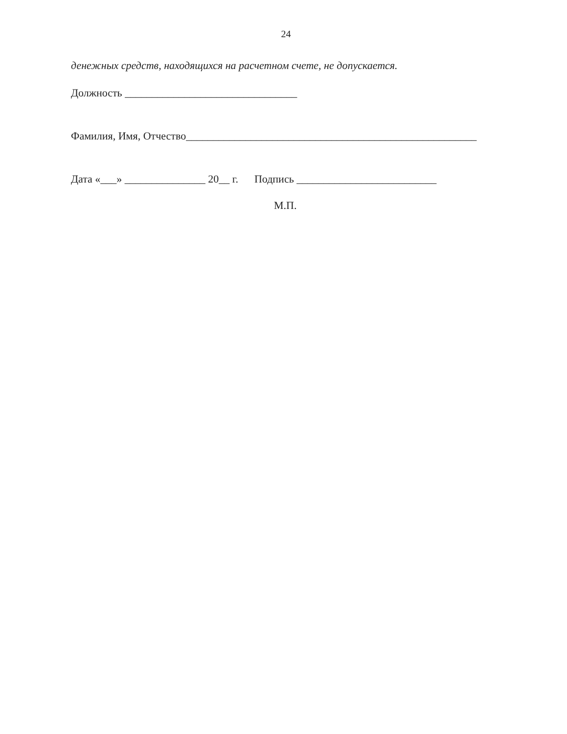24
денежных средств, находящихся на расчетном счете, не допускается.
Должность ________________________________
Фамилия, Имя, Отчество______________________________________________________
Дата «___» _______________ 20__ г. Подпись __________________________
М.П.